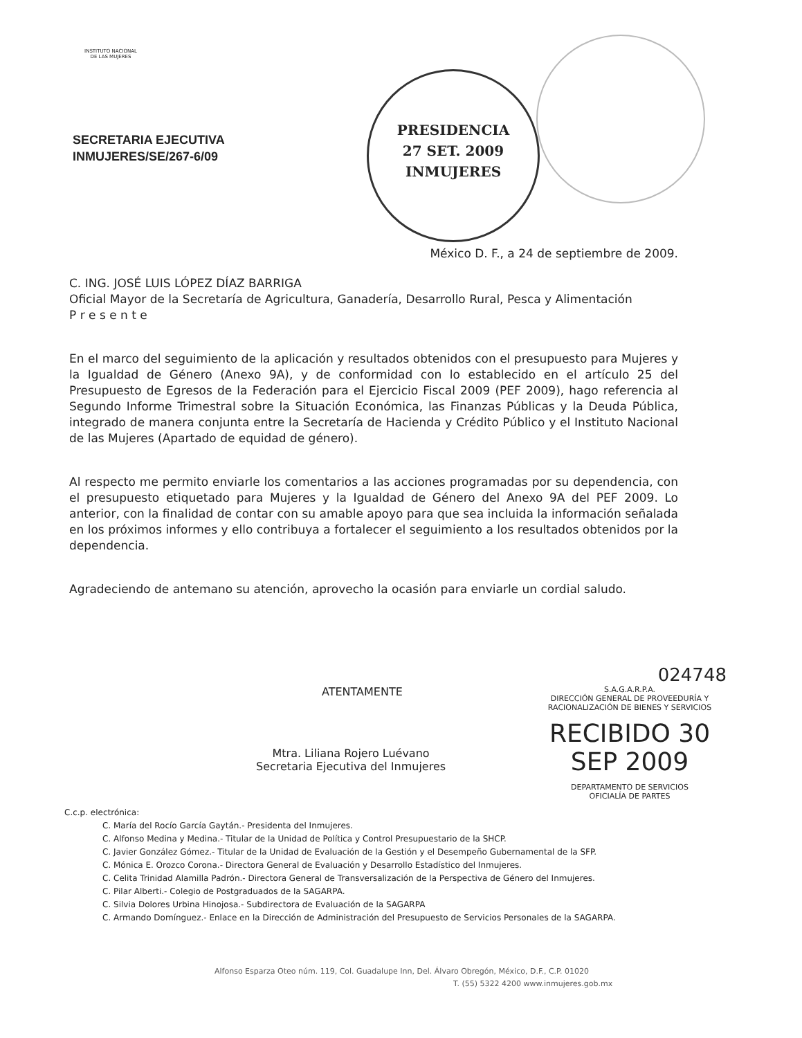INSTITUTO NACIONAL
DE LAS MUJERES
SECRETARIA EJECUTIVA
INMUJERES/SE/267-6/09
PRESIDENCIA
27 SET. 2009
INMUJERES
México D. F., a 24 de septiembre de 2009.
C. ING. JOSÉ LUIS LÓPEZ DÍAZ BARRIGA
Oficial Mayor de la Secretaría de Agricultura, Ganadería, Desarrollo Rural, Pesca y Alimentación
P r e s e n t e
En el marco del seguimiento de la aplicación y resultados obtenidos con el presupuesto para Mujeres y la Igualdad de Género (Anexo 9A), y de conformidad con lo establecido en el artículo 25 del Presupuesto de Egresos de la Federación para el Ejercicio Fiscal 2009 (PEF 2009), hago referencia al Segundo Informe Trimestral sobre la Situación Económica, las Finanzas Públicas y la Deuda Pública, integrado de manera conjunta entre la Secretaría de Hacienda y Crédito Público y el Instituto Nacional de las Mujeres (Apartado de equidad de género).
Al respecto me permito enviarle los comentarios a las acciones programadas por su dependencia, con el presupuesto etiquetado para Mujeres y la Igualdad de Género del Anexo 9A del PEF 2009. Lo anterior, con la finalidad de contar con su amable apoyo para que sea incluida la información señalada en los próximos informes y ello contribuya a fortalecer el seguimiento a los resultados obtenidos por la dependencia.
Agradeciendo de antemano su atención, aprovecho la ocasión para enviarle un cordial saludo.
024748
S.A.G.A.R.P.A.
DIRECCIÓN GENERAL DE PROVEEDURÍA Y RACIONALIZACIÓN DE BIENES Y SERVICIOS
RECIBIDO 30 SEP 2009
DEPARTAMENTO DE SERVICIOS
OFICIALÍA DE PARTES
ATENTAMENTE
Mtra. Liliana Rojero Luévano
Secretaria Ejecutiva del Inmujeres
C.c.p. electrónica:
C. María del Rocío García Gaytán.- Presidenta del Inmujeres.
C. Alfonso Medina y Medina.- Titular de la Unidad de Política y Control Presupuestario de la SHCP.
C. Javier González Gómez.- Titular de la Unidad de Evaluación de la Gestión y el Desempeño Gubernamental de la SFP.
C. Mónica E. Orozco Corona.- Directora General de Evaluación y Desarrollo Estadístico del Inmujeres.
C. Celita Trinidad Alamilla Padrón.- Directora General de Transversalización de la Perspectiva de Género del Inmujeres.
C. Pilar Alberti.- Colegio de Postgraduados de la SAGARPA.
C. Silvia Dolores Urbina Hinojosa.- Subdirectora de Evaluación de la SAGARPA
C. Armando Domínguez.- Enlace en la Dirección de Administración del Presupuesto de Servicios Personales de la SAGARPA.
Alfonso Esparza Oteo núm. 119, Col. Guadalupe Inn, Del. Álvaro Obregón, México, D.F., C.P. 01020
T. (55) 5322 4200 www.inmujeres.gob.mx